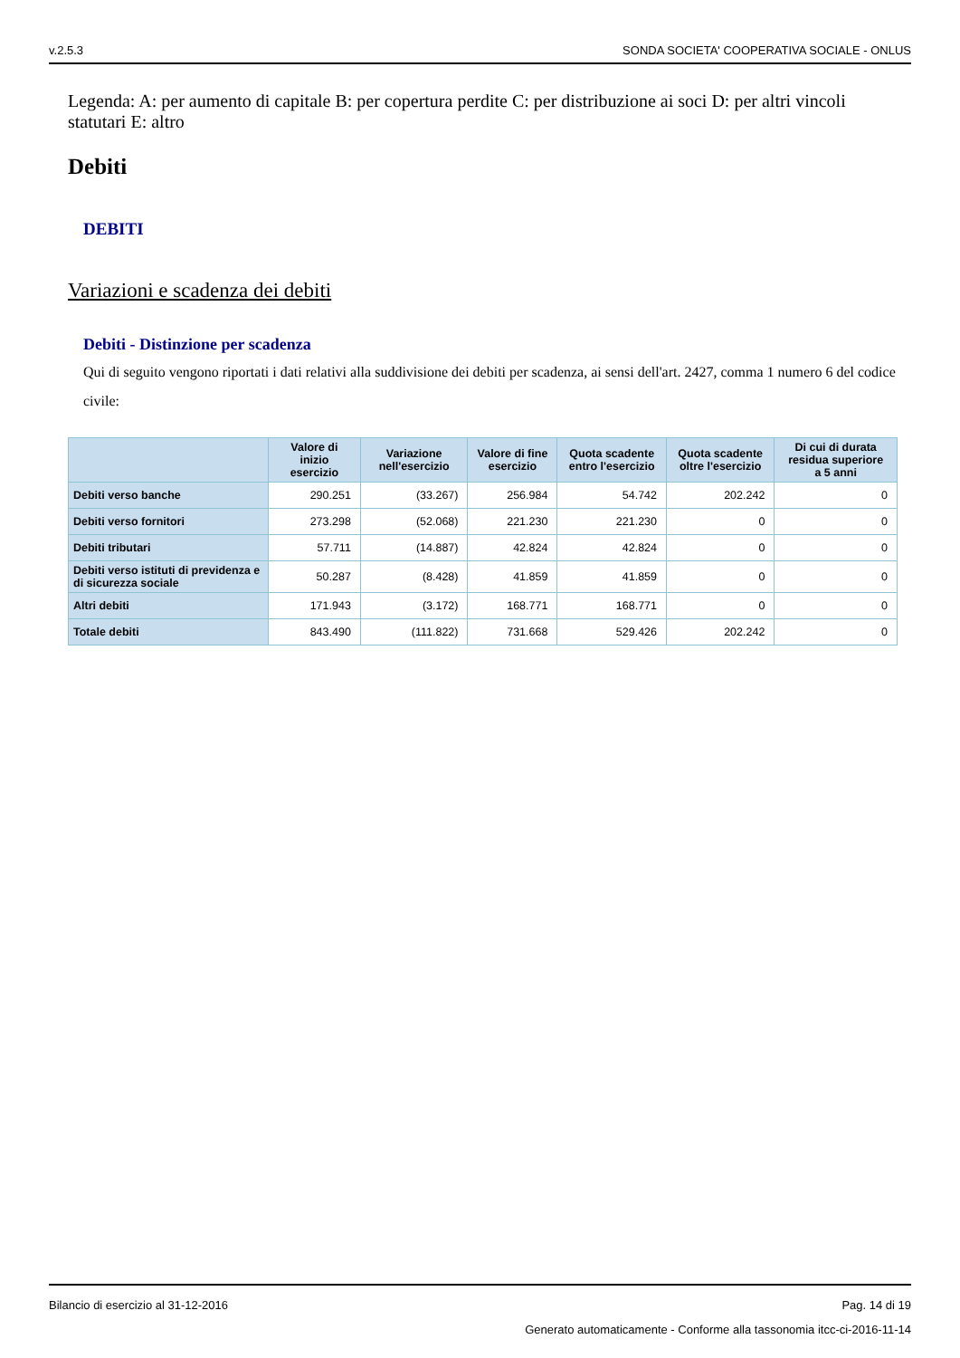v.2.5.3 SONDA SOCIETA' COOPERATIVA SOCIALE - ONLUS
Legenda: A: per aumento di capitale B: per copertura perdite C: per distribuzione ai soci D: per altri vincoli statutari E: altro
Debiti
DEBITI
Variazioni e scadenza dei debiti
Debiti - Distinzione per scadenza
Qui di seguito vengono riportati i dati relativi alla suddivisione dei debiti per scadenza, ai sensi dell'art. 2427, comma 1 numero 6 del codice civile:
| | Valore di inizio esercizio | Variazione nell'esercizio | Valore di fine esercizio | Quota scadente entro l'esercizio | Quota scadente oltre l'esercizio | Di cui di durata residua superiore a 5 anni |
| --- | --- | --- | --- | --- | --- | --- |
| Debiti verso banche | 290.251 | (33.267) | 256.984 | 54.742 | 202.242 | 0 |
| Debiti verso fornitori | 273.298 | (52.068) | 221.230 | 221.230 | 0 | 0 |
| Debiti tributari | 57.711 | (14.887) | 42.824 | 42.824 | 0 | 0 |
| Debiti verso istituti di previdenza e di sicurezza sociale | 50.287 | (8.428) | 41.859 | 41.859 | 0 | 0 |
| Altri debiti | 171.943 | (3.172) | 168.771 | 168.771 | 0 | 0 |
| Totale debiti | 843.490 | (111.822) | 731.668 | 529.426 | 202.242 | 0 |
Bilancio di esercizio al 31-12-2016 Pag. 14 di 19
Generato automaticamente - Conforme alla tassonomia itcc-ci-2016-11-14